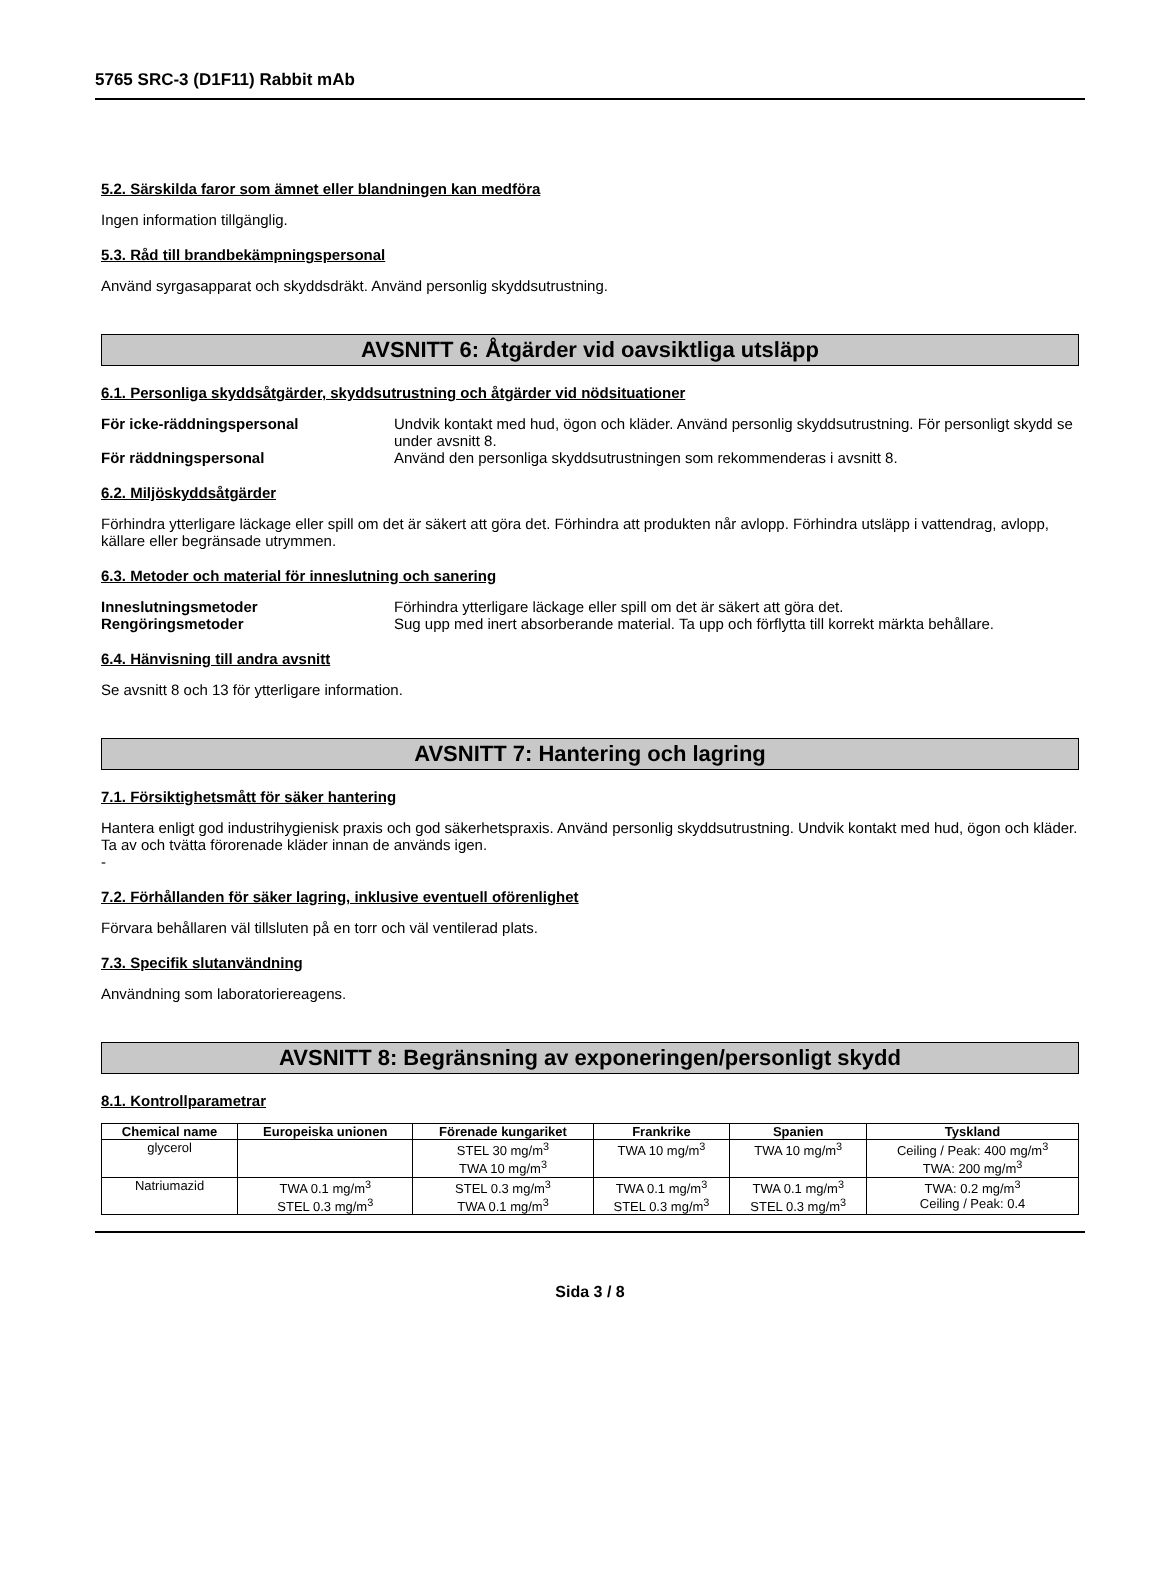5765 SRC-3 (D1F11) Rabbit mAb
5.2. Särskilda faror som ämnet eller blandningen kan medföra
Ingen information tillgänglig.
5.3. Råd till brandbekämpningspersonal
Använd syrgasapparat och skyddsdräkt. Använd personlig skyddsutrustning.
AVSNITT 6: Åtgärder vid oavsiktliga utsläpp
6.1. Personliga skyddsåtgärder, skyddsutrustning och åtgärder vid nödsituationer
För icke-räddningspersonal Undvik kontakt med hud, ögon och kläder. Använd personlig skyddsutrustning. För personligt skydd se under avsnitt 8.
För räddningspersonal Använd den personliga skyddsutrustningen som rekommenderas i avsnitt 8.
6.2. Miljöskyddsåtgärder
Förhindra ytterligare läckage eller spill om det är säkert att göra det. Förhindra att produkten når avlopp. Förhindra utsläpp i vattendrag, avlopp, källare eller begränsade utrymmen.
6.3. Metoder och material för inneslutning och sanering
Inneslutningsmetoder Förhindra ytterligare läckage eller spill om det är säkert att göra det.
Rengöringsmetoder Sug upp med inert absorberande material. Ta upp och förflytta till korrekt märkta behållare.
6.4. Hänvisning till andra avsnitt
Se avsnitt 8 och 13 för ytterligare information.
AVSNITT 7: Hantering och lagring
7.1. Försiktighetsmått för säker hantering
Hantera enligt god industrihygienisk praxis och god säkerhetspraxis. Använd personlig skyddsutrustning. Undvik kontakt med hud, ögon och kläder. Ta av och tvätta förorenade kläder innan de används igen.
-
7.2. Förhållanden för säker lagring, inklusive eventuell oförenlighet
Förvara behållaren väl tillsluten på en torr och väl ventilerad plats.
7.3. Specifik slutanvändning
Användning som laboratoriereagens.
AVSNITT 8: Begränsning av exponeringen/personligt skydd
8.1. Kontrollparametrar
| Chemical name | Europeiska unionen | Förenade kungariket | Frankrike | Spanien | Tyskland |
| --- | --- | --- | --- | --- | --- |
| glycerol | | STEL 30 mg/m<sup>3</sup> TWA 10 mg/m<sup>3</sup> | TWA 10 mg/m<sup>3</sup> | TWA 10 mg/m<sup>3</sup> | Ceiling / Peak: 400 mg/m<sup>3</sup> TWA: 200 mg/m<sup>3</sup> |
| Natriumazid | TWA 0.1 mg/m<sup>3</sup> STEL 0.3 mg/m<sup>3</sup> | STEL 0.3 mg/m<sup>3</sup> TWA 0.1 mg/m<sup>3</sup> | TWA 0.1 mg/m<sup>3</sup> STEL 0.3 mg/m<sup>3</sup> | TWA 0.1 mg/m<sup>3</sup> STEL 0.3 mg/m<sup>3</sup> | TWA: 0.2 mg/m<sup>3</sup> Ceiling / Peak: 0.4 |
Sida 3 / 8